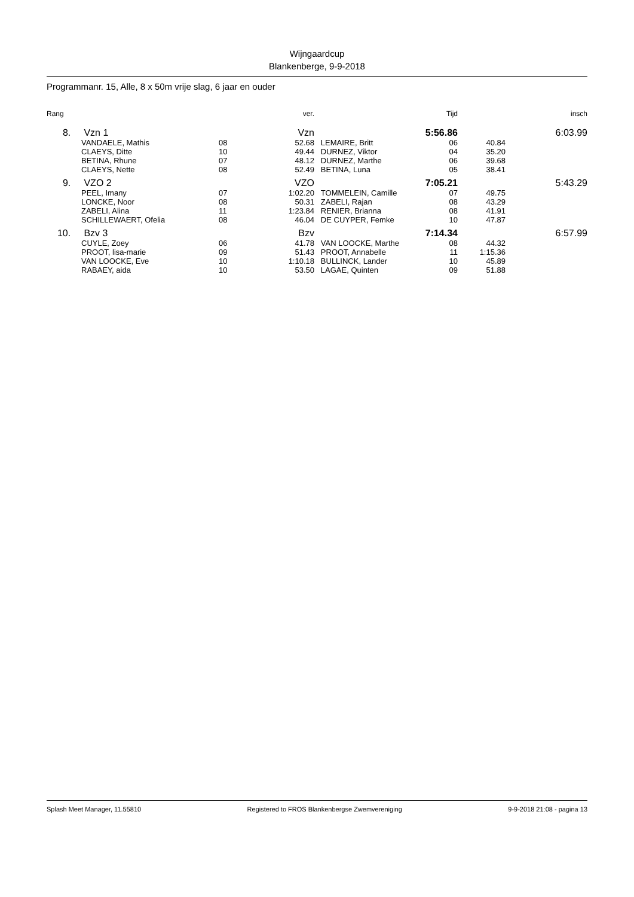Wijngaardcup
Blankenberge, 9-9-2018
Programmanr. 15, Alle, 8 x 50m vrije slag, 6 jaar en ouder
| Rang | | | ver. | | Tijd | | insch |
| --- | --- | --- | --- | --- | --- | --- | --- |
| 8. | Vzn 1 | | Vzn | | 5:56.86 | | 6:03.99 |
| | VANDAELE, Mathis | 08 | 52.68 | LEMAIRE, Britt | 06 | 40.84 | |
| | CLAEYS, Ditte | 10 | 49.44 | DURNEZ, Viktor | 04 | 35.20 | |
| | BETINA, Rhune | 07 | 48.12 | DURNEZ, Marthe | 06 | 39.68 | |
| | CLAEYS, Nette | 08 | 52.49 | BETINA, Luna | 05 | 38.41 | |
| 9. | VZO 2 | | VZO | | 7:05.21 | | 5:43.29 |
| | PEEL, Imany | 07 | 1:02.20 | TOMMELEIN, Camille | 07 | 49.75 | |
| | LONCKE, Noor | 08 | 50.31 | ZABELI, Rajan | 08 | 43.29 | |
| | ZABELI, Alina | 11 | 1:23.84 | RENIER, Brianna | 08 | 41.91 | |
| | SCHILLEWAERT, Ofelia | 08 | 46.04 | DE CUYPER, Femke | 10 | 47.87 | |
| 10. | Bzv 3 | | Bzv | | 7:14.34 | | 6:57.99 |
| | CUYLE, Zoey | 06 | 41.78 | VAN LOOCKE, Marthe | 08 | 44.32 | |
| | PROOT, lisa-marie | 09 | 51.43 | PROOT, Annabelle | 11 | 1:15.36 | |
| | VAN LOOCKE, Eve | 10 | 1:10.18 | BULLINCK, Lander | 10 | 45.89 | |
| | RABAEY, aida | 10 | 53.50 | LAGAE, Quinten | 09 | 51.88 | |
Splash Meet Manager, 11.55810 Registered to FROS Blankenbergse Zwemvereniging 9-9-2018 21:08 - pagina 13